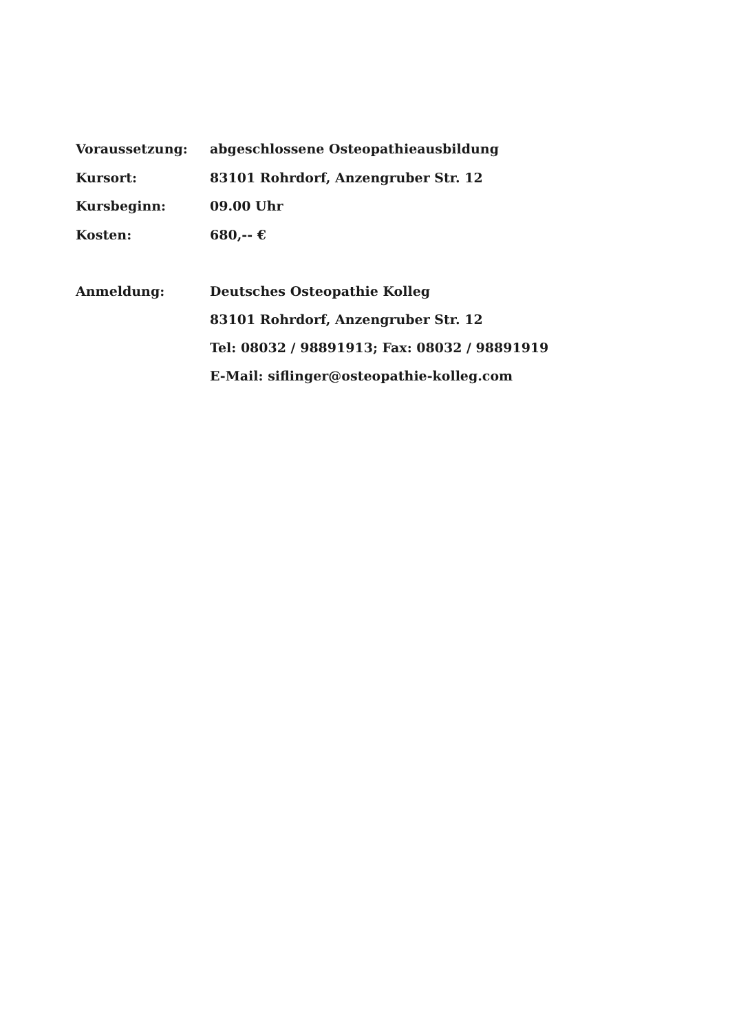Voraussetzung:
abgeschlossene Osteopathieausbildung
Kursort:
83101 Rohrdorf, Anzengruber Str. 12
Kursbeginn:
09.00 Uhr
Kosten:
680,-- €
Anmeldung:
Deutsches Osteopathie Kolleg
83101 Rohrdorf, Anzengruber Str. 12
Tel: 08032 / 98891913; Fax: 08032 / 98891919
E-Mail: siflinger@osteopathie-kolleg.com